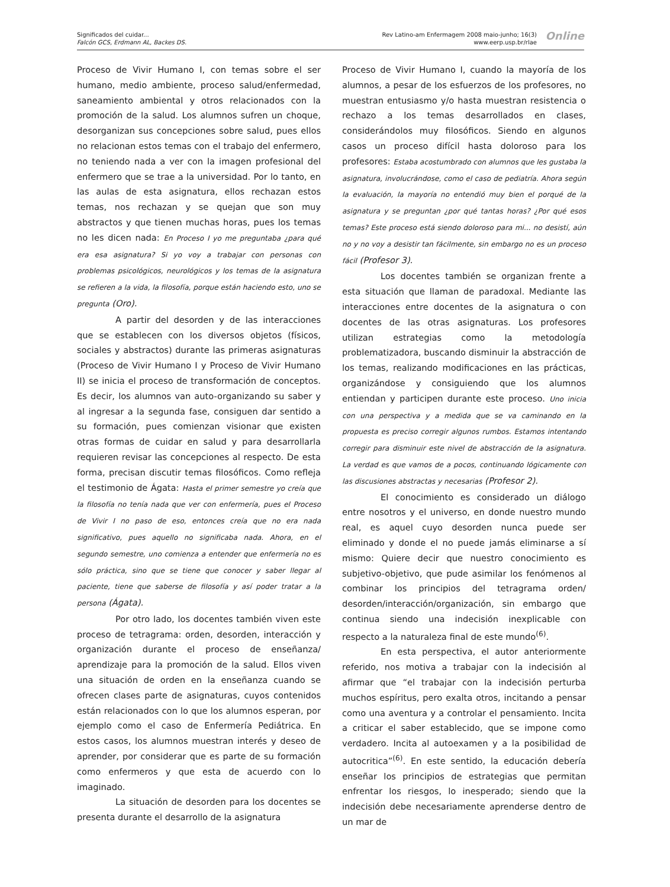Significados del cuidar...
Falcón GCS, Erdmann AL, Backes DS.
Rev Latino-am Enfermagem 2008 maio-junho; 16(3)
www.eerp.usp.br/rlae
Online
Proceso de Vivir Humano I, con temas sobre el ser humano, medio ambiente, proceso salud/enfermedad, saneamiento ambiental y otros relacionados con la promoción de la salud. Los alumnos sufren un choque, desorganizan sus concepciones sobre salud, pues ellos no relacionan estos temas con el trabajo del enfermero, no teniendo nada a ver con la imagen profesional del enfermero que se trae a la universidad. Por lo tanto, en las aulas de esta asignatura, ellos rechazan estos temas, nos rechazan y se quejan que son muy abstractos y que tienen muchas horas, pues los temas no les dicen nada: En Proceso I yo me preguntaba ¿para qué era esa asignatura? Si yo voy a trabajar con personas con problemas psicológicos, neurológicos y los temas de la asignatura se refieren a la vida, la filosofía, porque están haciendo esto, uno se pregunta (Oro).
A partir del desorden y de las interacciones que se establecen con los diversos objetos (físicos, sociales y abstractos) durante las primeras asignaturas (Proceso de Vivir Humano I y Proceso de Vivir Humano II) se inicia el proceso de transformación de conceptos. Es decir, los alumnos van auto-organizando su saber y al ingresar a la segunda fase, consiguen dar sentido a su formación, pues comienzan visionar que existen otras formas de cuidar en salud y para desarrollarla requieren revisar las concepciones al respecto. De esta forma, precisan discutir temas filosóficos. Como refleja el testimonio de Ágata: Hasta el primer semestre yo creía que la filosofía no tenía nada que ver con enfermería, pues el Proceso de Vivir I no paso de eso, entonces creía que no era nada significativo, pues aquello no significaba nada. Ahora, en el segundo semestre, uno comienza a entender que enfermería no es sólo práctica, sino que se tiene que conocer y saber llegar al paciente, tiene que saberse de filosofía y así poder tratar a la persona (Ágata).
Por otro lado, los docentes también viven este proceso de tetragrama: orden, desorden, interacción y organización durante el proceso de enseñanza/ aprendizaje para la promoción de la salud. Ellos viven una situación de orden en la enseñanza cuando se ofrecen clases parte de asignaturas, cuyos contenidos están relacionados con lo que los alumnos esperan, por ejemplo como el caso de Enfermería Pediátrica. En estos casos, los alumnos muestran interés y deseo de aprender, por considerar que es parte de su formación como enfermeros y que esta de acuerdo con lo imaginado.
La situación de desorden para los docentes se presenta durante el desarrollo de la asignatura
Proceso de Vivir Humano I, cuando la mayoría de los alumnos, a pesar de los esfuerzos de los profesores, no muestran entusiasmo y/o hasta muestran resistencia o rechazo a los temas desarrollados en clases, considerándolos muy filosóficos. Siendo en algunos casos un proceso difícil hasta doloroso para los profesores: Estaba acostumbrado con alumnos que les gustaba la asignatura, involucrándose, como el caso de pediatría. Ahora según la evaluación, la mayoría no entendió muy bien el porqué de la asignatura y se preguntan ¿por qué tantas horas? ¿Por qué esos temas? Este proceso está siendo doloroso para mi... no desistí, aún no y no voy a desistir tan fácilmente, sin embargo no es un proceso fácil (Profesor 3).
Los docentes también se organizan frente a esta situación que llaman de paradoxal. Mediante las interacciones entre docentes de la asignatura o con docentes de las otras asignaturas. Los profesores utilizan estrategias como la metodología problematizadora, buscando disminuir la abstracción de los temas, realizando modificaciones en las prácticas, organizándose y consiguiendo que los alumnos entiendan y participen durante este proceso. Uno inicia con una perspectiva y a medida que se va caminando en la propuesta es preciso corregir algunos rumbos. Estamos intentando corregir para disminuir este nivel de abstracción de la asignatura. La verdad es que vamos de a pocos, continuando lógicamente con las discusiones abstractas y necesarias (Profesor 2).
El conocimiento es considerado un diálogo entre nosotros y el universo, en donde nuestro mundo real, es aquel cuyo desorden nunca puede ser eliminado y donde el no puede jamás eliminarse a sí mismo: Quiere decir que nuestro conocimiento es subjetivo-objetivo, que pude asimilar los fenómenos al combinar los principios del tetragrama orden/ desorden/interacción/organización, sin embargo que continua siendo una indecisión inexplicable con respecto a la naturaleza final de este mundo<sup>(6)</sup>.
En esta perspectiva, el autor anteriormente referido, nos motiva a trabajar con la indecisión al afirmar que “el trabajar con la indecisión perturba muchos espíritus, pero exalta otros, incitando a pensar como una aventura y a controlar el pensamiento. Incita a criticar el saber establecido, que se impone como verdadero. Incita al autoexamen y a la posibilidad de autocritica”<sup>(6)</sup>. En este sentido, la educación debería enseñar los principios de estrategias que permitan enfrentar los riesgos, lo inesperado; siendo que la indecisión debe necesariamente aprenderse dentro de un mar de